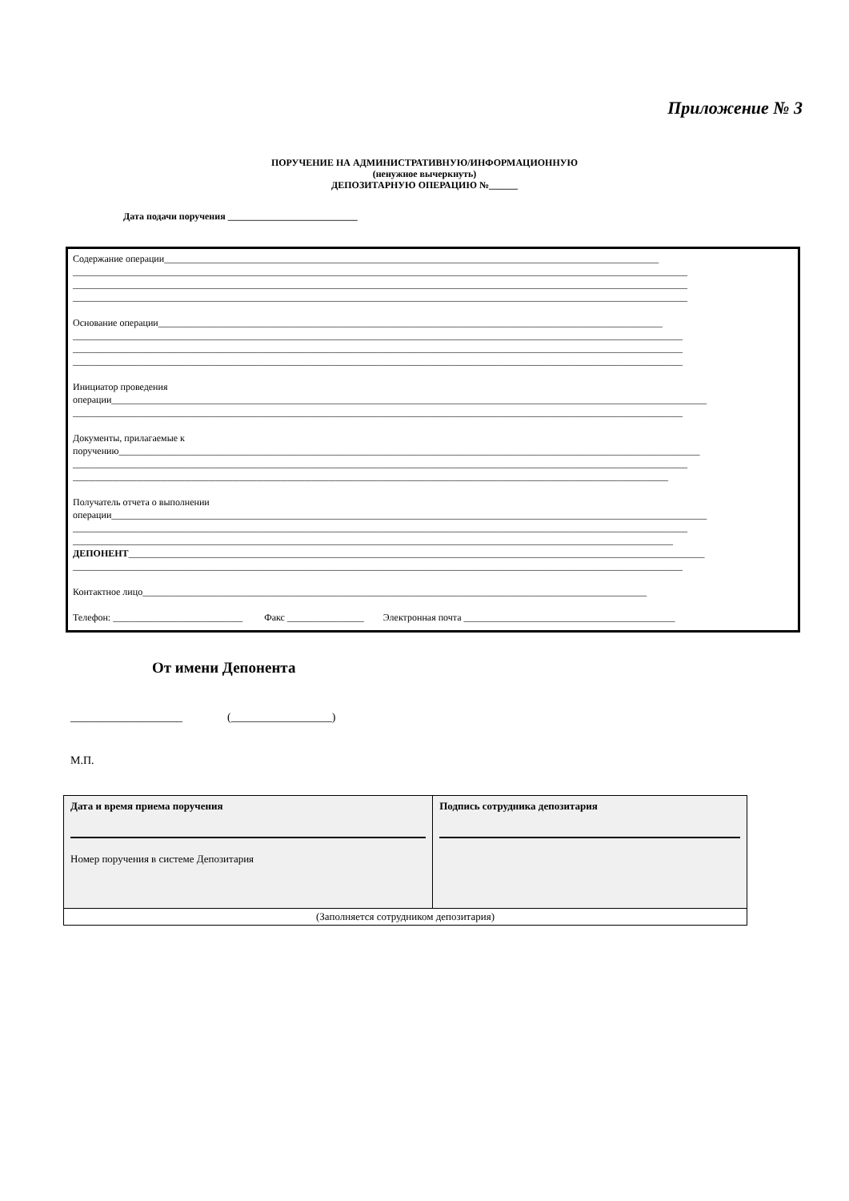Приложение № 3
ПОРУЧЕНИЕ НА АДМИНИСТРАТИВНУЮ/ИНФОРМАЦИОННУЮ
(ненужное вычеркнуть)
ДЕПОЗИТАРНУЮ ОПЕРАЦИЮ №______
Дата подачи поручения ___________________________
Содержание операции_______________________________________________________________________________________________________
________________________________________________________________________________________________________________________________
________________________________________________________________________________________________________________________________
________________________________________________________________________________________________________________________________
Основание операции_________________________________________________________________________________________________________
_______________________________________________________________________________________________________________________________
_______________________________________________________________________________________________________________________________
_______________________________________________________________________________________________________________________________
Инициатор проведения
операции____________________________________________________________________________________________________________________________
_______________________________________________________________________________________________________________________________
Документы, прилагаемые к
поручению_________________________________________________________________________________________________________________________
________________________________________________________________________________________________________________________________
____________________________________________________________________________________________________________________________
Получатель отчета о выполнении
операции____________________________________________________________________________________________________________________________
________________________________________________________________________________________________________________________________
_____________________________________________________________________________________________________________________________
ДЕПОНЕНТ________________________________________________________________________________________________________________________
_______________________________________________________________________________________________________________________________
Контактное лицо_________________________________________________________________________________________________________
Телефон: ___________________________ Факс ________________ Электронная почта ____________________________________________
От имени Депонента
____________________ (__________________)
М.П.
| Дата и время приема поручения Номер поручения в системе Депозитария | Подпись сотрудника депозитария |
| (Заполняется сотрудником депозитария) | |